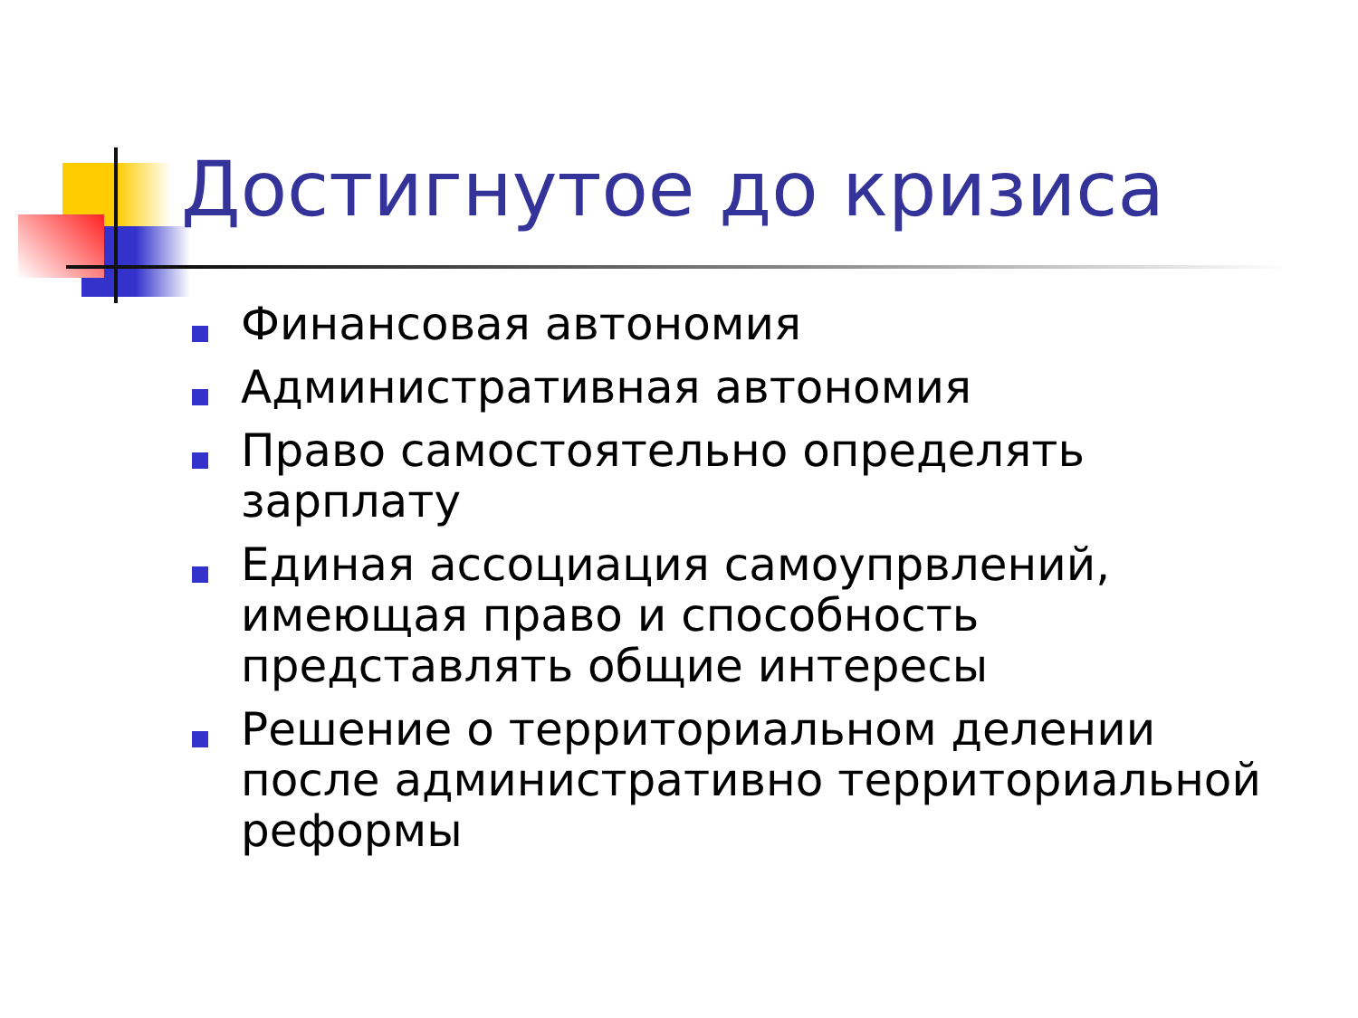Достигнутое до кризиса
Финансовая автономия
Административная автономия
Право самостоятельно определять зарплату
Единая ассоциация самоупрвлений, имеющая право и способность представлять общие интересы
Решение о территориальном делении после административно территориальной реформы